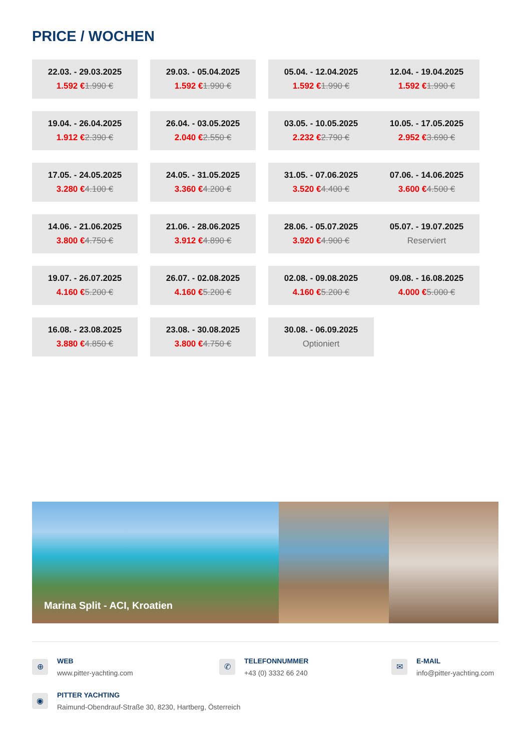PRICE / WOCHEN
| 22.03. - 29.03.2025 1.592 € 1.990 € | | 29.03. - 05.04.2025 1.592 € 1.990 € | | 05.04. - 12.04.2025 1.592 € 1.990 € | 12.04. - 19.04.2025 1.592 € 1.990 € |
| 19.04. - 26.04.2025 1.912 € 2.390 € | | 26.04. - 03.05.2025 2.040 € 2.550 € | | 03.05. - 10.05.2025 2.232 € 2.790 € | 10.05. - 17.05.2025 2.952 € 3.690 € |
| 17.05. - 24.05.2025 3.280 € 4.100 € | | 24.05. - 31.05.2025 3.360 € 4.200 € | | 31.05. - 07.06.2025 3.520 € 4.400 € | 07.06. - 14.06.2025 3.600 € 4.500 € |
| 14.06. - 21.06.2025 3.800 € 4.750 € | | 21.06. - 28.06.2025 3.912 € 4.890 € | | 28.06. - 05.07.2025 3.920 € 4.900 € | 05.07. - 19.07.2025 Reserviert |
| 19.07. - 26.07.2025 4.160 € 5.200 € | | 26.07. - 02.08.2025 4.160 € 5.200 € | | 02.08. - 09.08.2025 4.160 € 5.200 € | 09.08. - 16.08.2025 4.000 € 5.000 € |
| 16.08. - 23.08.2025 3.880 € 4.850 € | | 23.08. - 30.08.2025 3.800 € 4.750 € | | 30.08. - 06.09.2025 Optioniert | |
Marina Split - ACI, Kroatien
⊕
WEB
www.pitter-yachting.com
✆
TELEFONNUMMER
+43 (0) 3332 66 240
✉
E-MAIL
info@pitter-yachting.com
◉
PITTER YACHTING
Raimund-Obendrauf-Straße 30, 8230, Hartberg, Österreich